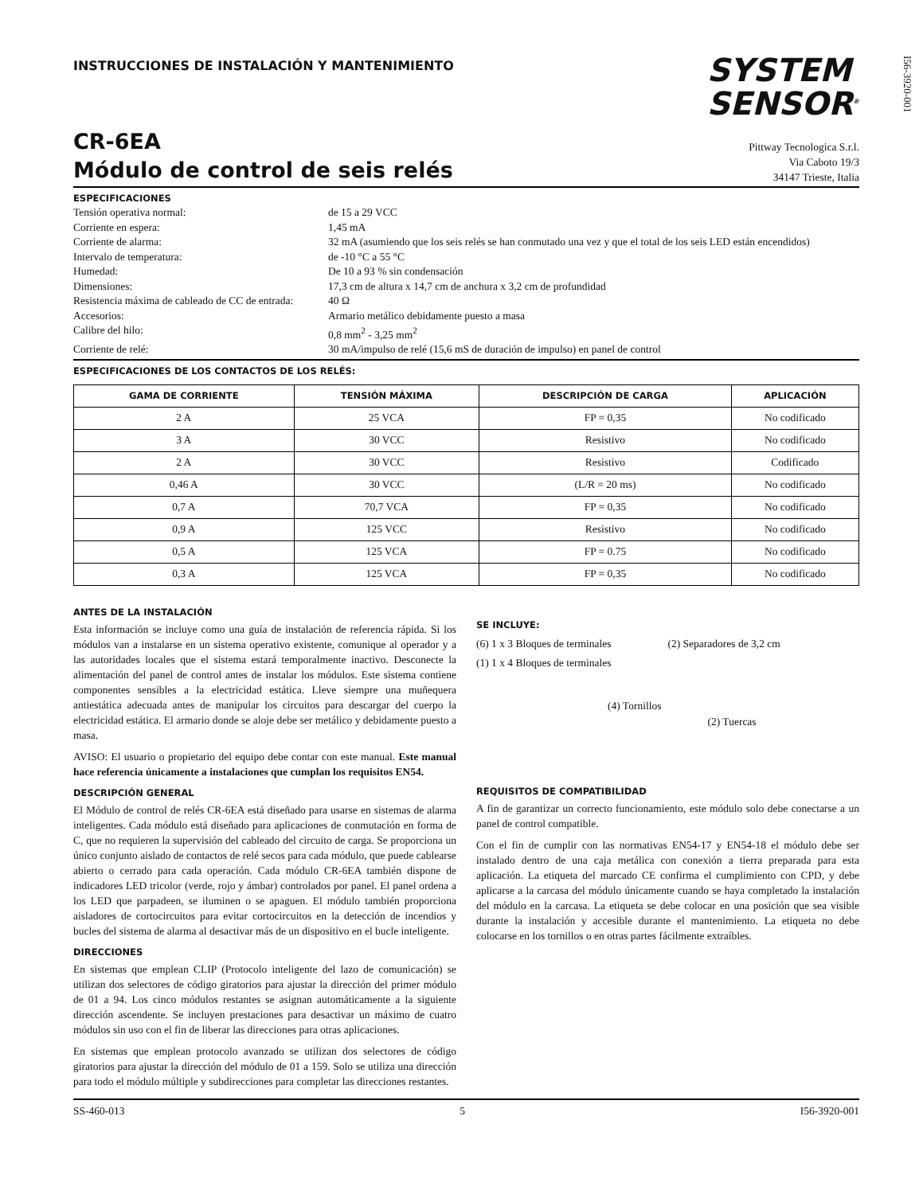I56-3920-001
INSTRUCCIONES DE INSTALACIÓN Y MANTENIMIENTO
SYSTEM
SENSOR<sup>®</sup>
CR-6EA
Módulo de control de seis relés
Pittway Tecnologica S.r.l.
Via Caboto 19/3
34147 Trieste, Italia
ESPECIFICACIONES
Tensión operativa normal:
de 15 a 29 VCC
Corriente en espera:
1,45 mA
Corriente de alarma:
32 mA (asumiendo que los seis relés se han conmutado una vez y que el total de los seis LED están encendidos)
Intervalo de temperatura:
de -10 °C a 55 °C
Humedad:
De 10 a 93 % sin condensación
Dimensiones:
17,3 cm de altura x 14,7 cm de anchura x 3,2 cm de profundidad
Resistencia máxima de cableado de CC de entrada:
40 Ω
Accesorios:
Armario metálico debidamente puesto a masa
Calibre del hilo:
0,8 mm<sup>2</sup> - 3,25 mm<sup>2</sup>
Corriente de relé:
30 mA/impulso de relé (15,6 mS de duración de impulso) en panel de control
ESPECIFICACIONES DE LOS CONTACTOS DE LOS RELÉS:
| GAMA DE CORRIENTE | TENSIÓN MÁXIMA | DESCRIPCIÓN DE CARGA | APLICACIÓN |
| --- | --- | --- | --- |
| 2 A | 25 VCA | FP = 0,35 | No codificado |
| 3 A | 30 VCC | Resistivo | No codificado |
| 2 A | 30 VCC | Resistivo | Codificado |
| 0,46 A | 30 VCC | (L/R = 20 ms) | No codificado |
| 0,7 A | 70,7 VCA | FP = 0,35 | No codificado |
| 0,9 A | 125 VCC | Resistivo | No codificado |
| 0,5 A | 125 VCA | FP = 0.75 | No codificado |
| 0,3 A | 125 VCA | FP = 0,35 | No codificado |
ANTES DE LA INSTALACIÓN
Esta información se incluye como una guía de instalación de referencia rápida. Si los módulos van a instalarse en un sistema operativo existente, comunique al operador y a las autoridades locales que el sistema estará temporalmente inactivo. Desconecte la alimentación del panel de control antes de instalar los módulos. Este sistema contiene componentes sensibles a la electricidad estática. Lleve siempre una muñequera antiestática adecuada antes de manipular los circuitos para descargar del cuerpo la electricidad estática. El armario donde se aloje debe ser metálico y debidamente puesto a masa.
AVISO: El usuario o propietario del equipo debe contar con este manual. Este manual hace referencia únicamente a instalaciones que cumplan los requisitos EN54.
DESCRIPCIÓN GENERAL
El Módulo de control de relés CR-6EA está diseñado para usarse en sistemas de alarma inteligentes. Cada módulo está diseñado para aplicaciones de conmutación en forma de C, que no requieren la supervisión del cableado del circuito de carga. Se proporciona un único conjunto aislado de contactos de relé secos para cada módulo, que puede cablearse abierto o cerrado para cada operación. Cada módulo CR-6EA también dispone de indicadores LED tricolor (verde, rojo y ámbar) controlados por panel. El panel ordena a los LED que parpadeen, se iluminen o se apaguen. El módulo también proporciona aisladores de cortocircuitos para evitar cortocircuitos en la detección de incendios y bucles del sistema de alarma al desactivar más de un dispositivo en el bucle inteligente.
DIRECCIONES
En sistemas que emplean CLIP (Protocolo inteligente del lazo de comunicación) se utilizan dos selectores de código giratorios para ajustar la dirección del primer módulo de 01 a 94. Los cinco módulos restantes se asignan automáticamente a la siguiente dirección ascendente. Se incluyen prestaciones para desactivar un máximo de cuatro módulos sin uso con el fin de liberar las direcciones para otras aplicaciones.
En sistemas que emplean protocolo avanzado se utilizan dos selectores de código giratorios para ajustar la dirección del módulo de 01 a 159. Solo se utiliza una dirección para todo el módulo múltiple y subdirecciones para completar las direcciones restantes.
SE INCLUYE:
(6) 1 x 3 Bloques de terminales
(2) Separadores de 3,2 cm
(1) 1 x 4 Bloques de terminales
(4) Tornillos
(2) Tuercas
REQUISITOS DE COMPATIBILIDAD
A fin de garantizar un correcto funcionamiento, este módulo solo debe conectarse a un panel de control compatible.
Con el fin de cumplir con las normativas EN54-17 y EN54-18 el módulo debe ser instalado dentro de una caja metálica con conexión a tierra preparada para esta aplicación. La etiqueta del marcado CE confirma el cumplimiento con CPD, y debe aplicarse a la carcasa del módulo únicamente cuando se haya completado la instalación del módulo en la carcasa. La etiqueta se debe colocar en una posición que sea visible durante la instalación y accesible durante el mantenimiento. La etiqueta no debe colocarse en los tornillos o en otras partes fácilmente extraíbles.
SS-460-013 5 I56-3920-001